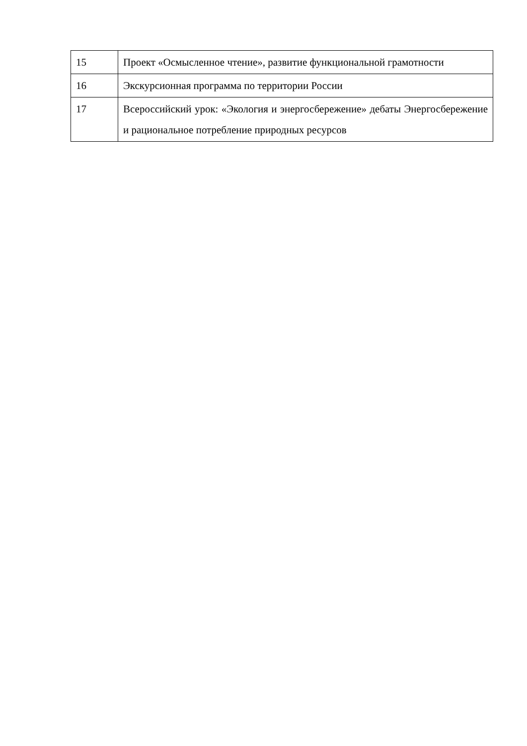| 15 | Проект «Осмысленное чтение», развитие функциональной грамотности |
| 16 | Экскурсионная программа по территории России |
| 17 | Всероссийский урок: «Экология и энергосбережение» дебаты Энергосбережение и рациональное потребление природных ресурсов |